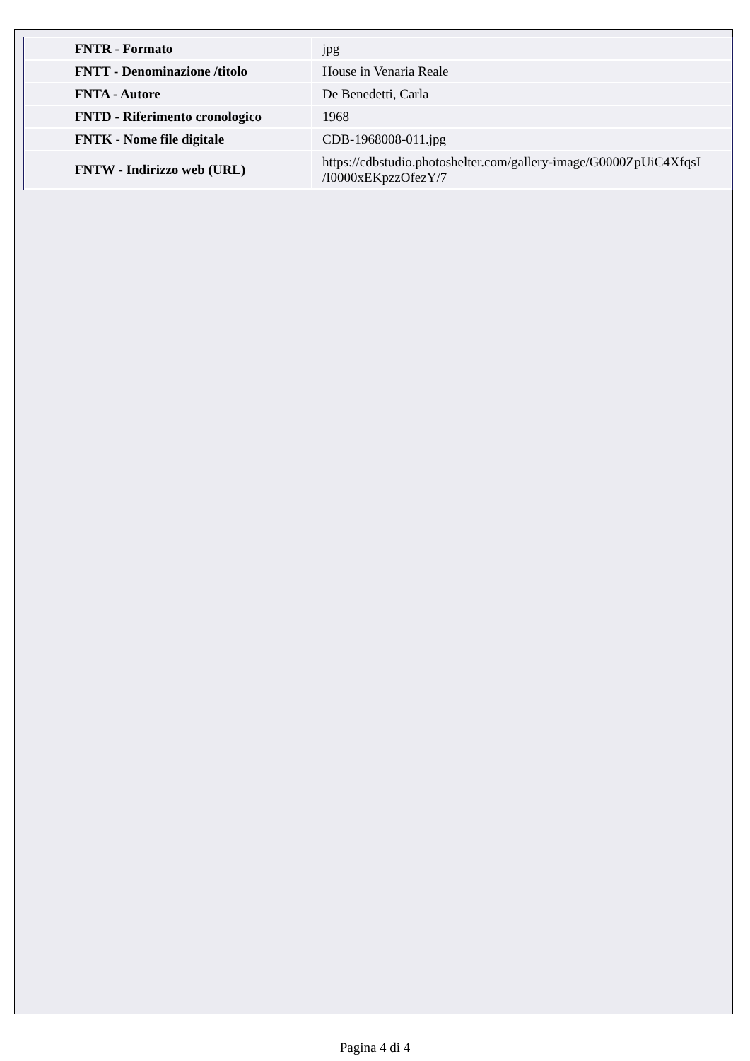| FNTR - Formato | jpg |
| FNTT - Denominazione /titolo | House in Venaria Reale |
| FNTA - Autore | De Benedetti, Carla |
| FNTD - Riferimento cronologico | 1968 |
| FNTK - Nome file digitale | CDB-1968008-011.jpg |
| FNTW - Indirizzo web (URL) | https://cdbstudio.photoshelter.com/gallery-image/G0000ZpUiC4XfqsI /I0000xEKpzzOfezY/7 |
Pagina 4 di 4